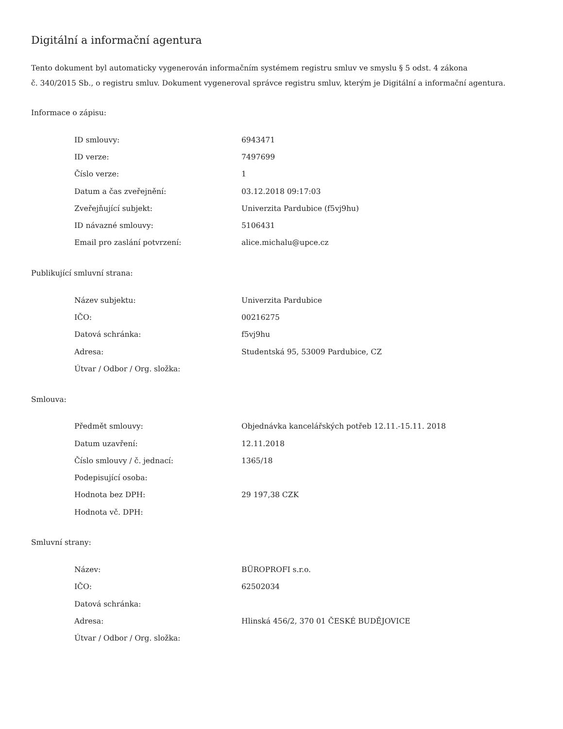Digitální a informační agentura
Tento dokument byl automaticky vygenerován informačním systémem registru smluv ve smyslu § 5 odst. 4 zákona
č. 340/2015 Sb., o registru smluv. Dokument vygeneroval správce registru smluv, kterým je Digitální a informační agentura.
Informace o zápisu:
| ID smlouvy: | 6943471 |
| ID verze: | 7497699 |
| Číslo verze: | 1 |
| Datum a čas zveřejnění: | 03.12.2018 09:17:03 |
| Zveřejňující subjekt: | Univerzita Pardubice (f5vj9hu) |
| ID návazné smlouvy: | 5106431 |
| Email pro zaslání potvrzení: | alice.michalu@upce.cz |
Publikující smluvní strana:
| Název subjektu: | Univerzita Pardubice |
| IČO: | 00216275 |
| Datová schránka: | f5vj9hu |
| Adresa: | Studentská 95, 53009 Pardubice, CZ |
| Útvar / Odbor / Org. složka: | |
Smlouva:
| Předmět smlouvy: | Objednávka kancelářských potřeb 12.11.-15.11. 2018 |
| Datum uzavření: | 12.11.2018 |
| Číslo smlouvy / č. jednací: | 1365/18 |
| Podepisující osoba: | |
| Hodnota bez DPH: | 29 197,38 CZK |
| Hodnota vč. DPH: | |
Smluvní strany:
| Název: | BÜROPROFI s.r.o. |
| IČO: | 62502034 |
| Datová schránka: | |
| Adresa: | Hlinská 456/2, 370 01 ČESKÉ BUDĚJOVICE |
| Útvar / Odbor / Org. složka: | |